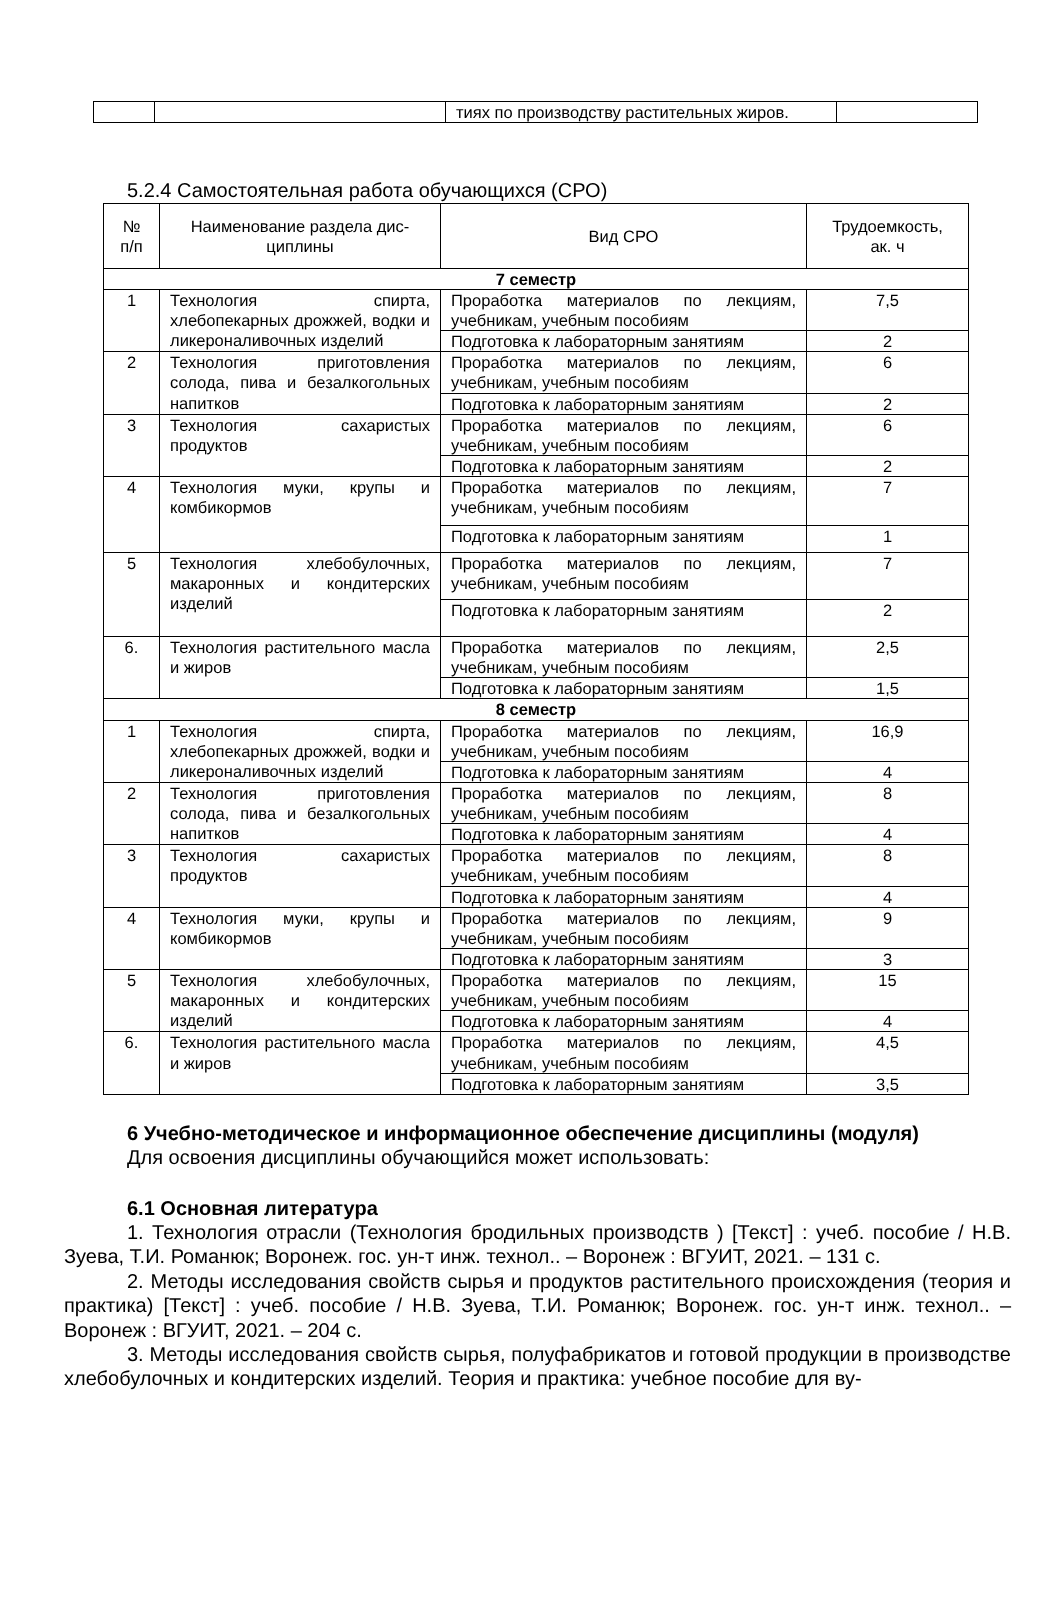| | | тиях по производству растительных жиров. | |
5.2.4 Самостоятельная работа обучающихся (СРО)
| № п/п | Наименование раздела дис- циплины | Вид СРО | Трудоемкость, ак. ч |
| --- | --- | --- | --- |
| 7 семестр | | | |
| 1 | Технология спирта, хлебопекарных дрожжей, водки и ликероналивочных изделий | Проработка материалов по лекциям, учебникам, учебным пособиям | 7,5 |
| | | Подготовка к лабораторным занятиям | 2 |
| 2 | Технология приготовления солода, пива и безалкогольных напитков | Проработка материалов по лекциям, учебникам, учебным пособиям | 6 |
| | | Подготовка к лабораторным занятиям | 2 |
| 3 | Технология сахаристых продуктов | Проработка материалов по лекциям, учебникам, учебным пособиям | 6 |
| | | Подготовка к лабораторным занятиям | 2 |
| 4 | Технология муки, крупы и комбикормов | Проработка материалов по лекциям, учебникам, учебным пособиям | 7 |
| | | Подготовка к лабораторным занятиям | 1 |
| 5 | Технология хлебобулочных, макаронных и кондитерских изделий | Проработка материалов по лекциям, учебникам, учебным пособиям | 7 |
| | | Подготовка к лабораторным занятиям | 2 |
| 6. | Технология растительного масла и жиров | Проработка материалов по лекциям, учебникам, учебным пособиям | 2,5 |
| | | Подготовка к лабораторным занятиям | 1,5 |
| 8 семестр | | | |
| 1 | Технология спирта, хлебопекарных дрожжей, водки и ликероналивочных изделий | Проработка материалов по лекциям, учебникам, учебным пособиям | 16,9 |
| | | Подготовка к лабораторным занятиям | 4 |
| 2 | Технология приготовления солода, пива и безалкогольных напитков | Проработка материалов по лекциям, учебникам, учебным пособиям | 8 |
| | | Подготовка к лабораторным занятиям | 4 |
| 3 | Технология сахаристых продуктов | Проработка материалов по лекциям, учебникам, учебным пособиям | 8 |
| | | Подготовка к лабораторным занятиям | 4 |
| 4 | Технология муки, крупы и комбикормов | Проработка материалов по лекциям, учебникам, учебным пособиям | 9 |
| | | Подготовка к лабораторным занятиям | 3 |
| 5 | Технология хлебобулочных, макаронных и кондитерских изделий | Проработка материалов по лекциям, учебникам, учебным пособиям | 15 |
| | | Подготовка к лабораторным занятиям | 4 |
| 6. | Технология растительного масла и жиров | Проработка материалов по лекциям, учебникам, учебным пособиям | 4,5 |
| | | Подготовка к лабораторным занятиям | 3,5 |
6 Учебно-методическое и информационное обеспечение дисциплины (модуля)
Для освоения дисциплины обучающийся может использовать:
6.1 Основная литература
1. Технология отрасли (Технология бродильных производств ) [Текст] : учеб. пособие / Н.В. Зуева, Т.И. Романюк; Воронеж. гос. ун-т инж. технол.. – Воронеж : ВГУИТ, 2021. – 131 с.
2. Методы исследования свойств сырья и продуктов растительного происхождения (теория и практика) [Текст] : учеб. пособие / Н.В. Зуева, Т.И. Романюк; Воронеж. гос. ун-т инж. технол.. – Воронеж : ВГУИТ, 2021. – 204 с.
3. Методы исследования свойств сырья, полуфабрикатов и готовой продукции в производстве хлебобулочных и кондитерских изделий. Теория и практика: учебное пособие для ву-